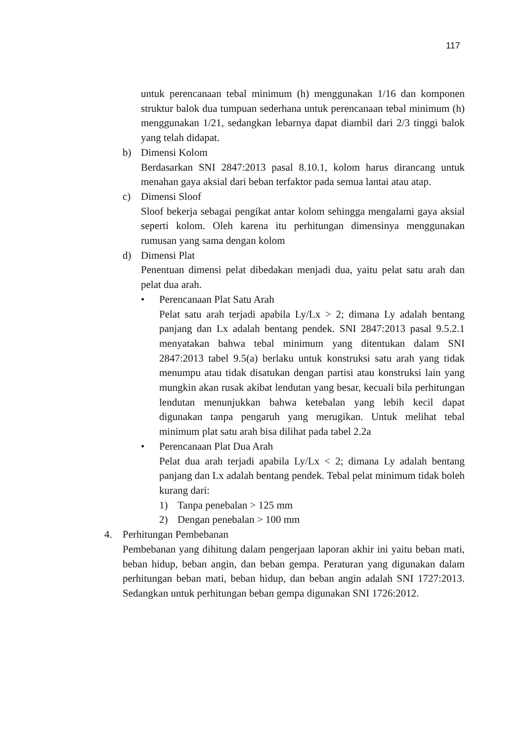117
untuk perencanaan tebal minimum (h) menggunakan 1/16 dan komponen struktur balok dua tumpuan sederhana untuk perencanaan tebal minimum (h) menggunakan 1/21, sedangkan lebarnya dapat diambil dari 2/3 tinggi balok yang telah didapat.
b) Dimensi Kolom
Berdasarkan SNI 2847:2013 pasal 8.10.1, kolom harus dirancang untuk menahan gaya aksial dari beban terfaktor pada semua lantai atau atap.
c) Dimensi Sloof
Sloof bekerja sebagai pengikat antar kolom sehingga mengalami gaya aksial seperti kolom. Oleh karena itu perhitungan dimensinya menggunakan rumusan yang sama dengan kolom
d) Dimensi Plat
Penentuan dimensi pelat dibedakan menjadi dua, yaitu pelat satu arah dan pelat dua arah.
• Perencanaan Plat Satu Arah
Pelat satu arah terjadi apabila Ly/Lx > 2; dimana Ly adalah bentang panjang dan Lx adalah bentang pendek. SNI 2847:2013 pasal 9.5.2.1 menyatakan bahwa tebal minimum yang ditentukan dalam SNI 2847:2013 tabel 9.5(a) berlaku untuk konstruksi satu arah yang tidak menumpu atau tidak disatukan dengan partisi atau konstruksi lain yang mungkin akan rusak akibat lendutan yang besar, kecuali bila perhitungan lendutan menunjukkan bahwa ketebalan yang lebih kecil dapat digunakan tanpa pengaruh yang merugikan. Untuk melihat tebal minimum plat satu arah bisa dilihat pada tabel 2.2a
• Perencanaan Plat Dua Arah
Pelat dua arah terjadi apabila Ly/Lx < 2; dimana Ly adalah bentang panjang dan Lx adalah bentang pendek. Tebal pelat minimum tidak boleh kurang dari:
1) Tanpa penebalan > 125 mm
2) Dengan penebalan > 100 mm
4. Perhitungan Pembebanan
Pembebanan yang dihitung dalam pengerjaan laporan akhir ini yaitu beban mati, beban hidup, beban angin, dan beban gempa. Peraturan yang digunakan dalam perhitungan beban mati, beban hidup, dan beban angin adalah SNI 1727:2013. Sedangkan untuk perhitungan beban gempa digunakan SNI 1726:2012.